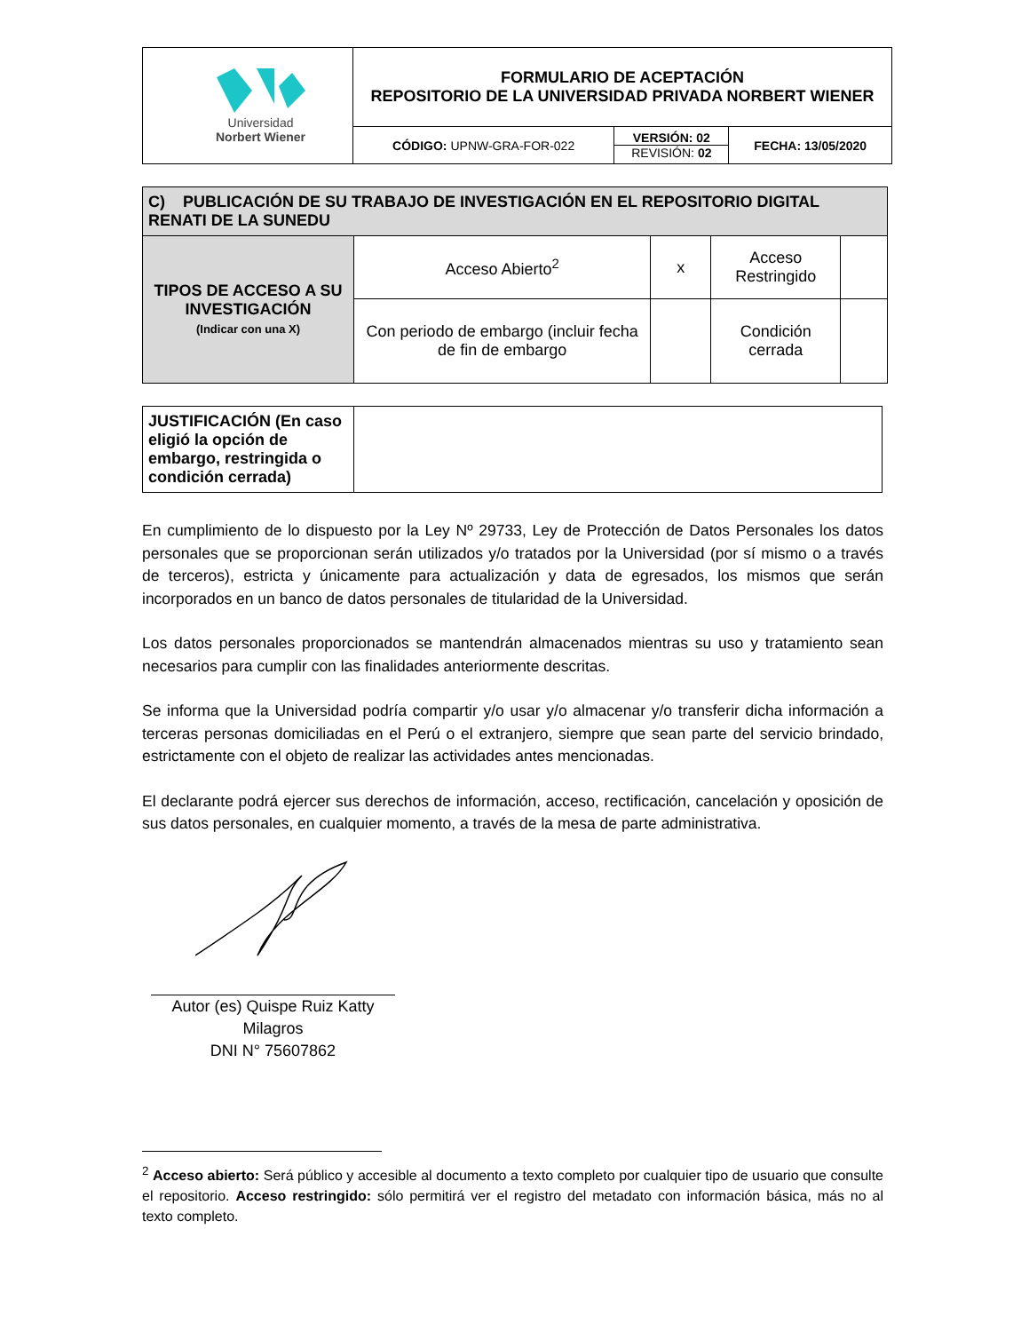| Universidad Norbert Wiener | FORMULARIO DE ACEPTACIÓN REPOSITORIO DE LA UNIVERSIDAD PRIVADA NORBERT WIENER | | |
| | CÓDIGO: UPNW-GRA-FOR-022 | VERSIÓN: 02 REVISIÓN: 02 | FECHA: 13/05/2020 |
| C) PUBLICACIÓN DE SU TRABAJO DE INVESTIGACIÓN EN EL REPOSITORIO DIGITAL RENATI DE LA SUNEDU | | | | |
| TIPOS DE ACCESO A SU INVESTIGACIÓN (Indicar con una X) | Acceso Abierto<sup>2</sup> | x | Acceso Restringido | |
| | Con periodo de embargo (incluir fecha de fin de embargo | | Condición cerrada | |
| JUSTIFICACIÓN (En caso eligió la opción de embargo, restringida o condición cerrada) | |
En cumplimiento de lo dispuesto por la Ley Nº 29733, Ley de Protección de Datos Personales los datos personales que se proporcionan serán utilizados y/o tratados por la Universidad (por sí mismo o a través de terceros), estricta y únicamente para actualización y data de egresados, los mismos que serán incorporados en un banco de datos personales de titularidad de la Universidad.
Los datos personales proporcionados se mantendrán almacenados mientras su uso y tratamiento sean necesarios para cumplir con las finalidades anteriormente descritas.
Se informa que la Universidad podría compartir y/o usar y/o almacenar y/o transferir dicha información a terceras personas domiciliadas en el Perú o el extranjero, siempre que sean parte del servicio brindado, estrictamente con el objeto de realizar las actividades antes mencionadas.
El declarante podrá ejercer sus derechos de información, acceso, rectificación, cancelación y oposición de sus datos personales, en cualquier momento, a través de la mesa de parte administrativa.
Autor (es) Quispe Ruiz Katty Milagros
DNI N° 75607862
<sup>2</sup> Acceso abierto: Será público y accesible al documento a texto completo por cualquier tipo de usuario que consulte el repositorio. Acceso restringido: sólo permitirá ver el registro del metadato con información básica, más no al texto completo.